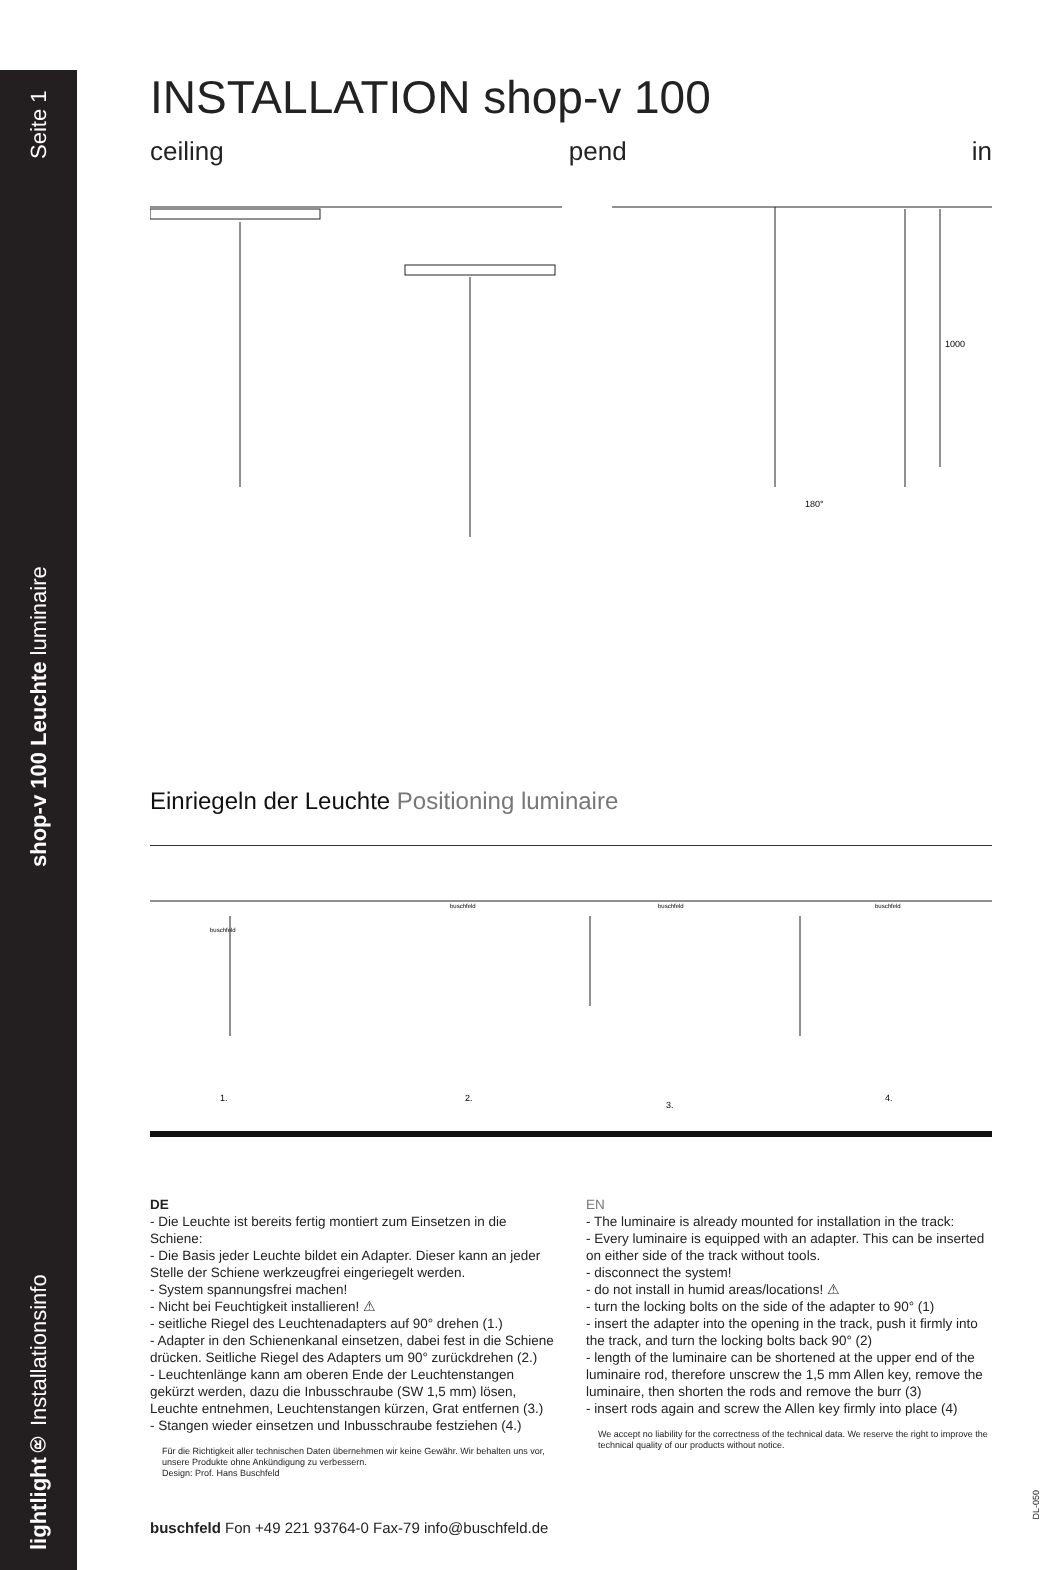lightlight® Installationsinfo shop-v 100 Leuchte luminaire Seite 1
INSTALLATION shop-v 100
ceiling pend in
1000
180°
Einriegeln der Leuchte Positioning luminaire
1.
2.
3.
4.
buschfeld
buschfeld
buschfeld
buschfeld
DE
- Die Leuchte ist bereits fertig montiert zum Einsetzen in die Schiene:
- Die Basis jeder Leuchte bildet ein Adapter. Dieser kann an jeder Stelle der Schiene werkzeugfrei eingeriegelt werden.
- System spannungsfrei machen!
- Nicht bei Feuchtigkeit installieren! ⚠
- seitliche Riegel des Leuchtenadapters auf 90° drehen (1.)
- Adapter in den Schienenkanal einsetzen, dabei fest in die Schiene drücken. Seitliche Riegel des Adapters um 90° zurückdrehen (2.)
- Leuchtenlänge kann am oberen Ende der Leuchtenstangen gekürzt werden, dazu die Inbusschraube (SW 1,5 mm) lösen, Leuchte entnehmen, Leuchtenstangen kürzen, Grat entfernen (3.)
- Stangen wieder einsetzen und Inbusschraube festziehen (4.)
Für die Richtigkeit aller technischen Daten übernehmen wir keine Gewähr. Wir behalten uns vor, unsere Produkte ohne Ankündigung zu verbessern.
Design: Prof. Hans Buschfeld
EN
- The luminaire is already mounted for installation in the track:
- Every luminaire is equipped with an adapter. This can be inserted on either side of the track without tools.
- disconnect the system!
- do not install in humid areas/locations! ⚠
- turn the locking bolts on the side of the adapter to 90° (1)
- insert the adapter into the opening in the track, push it firmly into the track, and turn the locking bolts back 90° (2)
- length of the luminaire can be shortened at the upper end of the luminaire rod, therefore unscrew the 1,5 mm Allen key, remove the luminaire, then shorten the rods and remove the burr (3)
- insert rods again and screw the Allen key firmly into place (4)
We accept no liability for the correctness of the technical data. We reserve the right to improve the technical quality of our products without notice.
buschfeld Fon +49 221 93764-0 Fax-79 info@buschfeld.de
DL-050